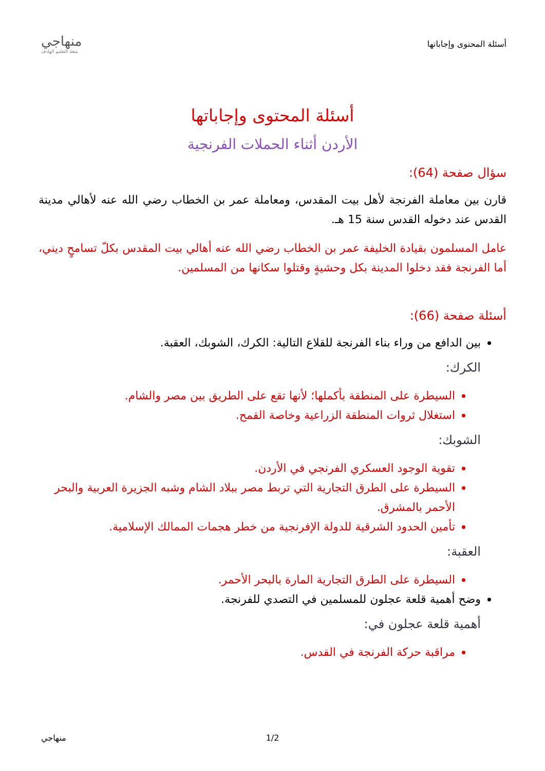أسئلة المحتوى وإجاباتها
منهاجي
متعة التعليم الهادف
أسئلة المحتوى وإجاباتها
الأردن أثناء الحملات الفرنجية
سؤال صفحة (64):
قارن بين معاملة الفرنجة لأهل بيت المقدس، ومعاملة عمر بن الخطاب رضي الله عنه لأهالي مدينة القدس عند دخوله القدس سنة 15 هـ.
عامل المسلمون بقيادة الخليفة عمر بن الخطاب رضي الله عنه أهالي بيت المقدس بكلّ تسامحٍ ديني، أما الفرنجة فقد دخلوا المدينة بكل وحشيةٍ وقتلوا سكانها من المسلمين.
أسئلة صفحة (66):
بين الدافع من وراء بناء الفرنجة للقلاع التالية: الكرك، الشوبك، العقبة.
الكرك:
السيطرة على المنطقة بأكملها؛ لأنها تقع على الطريق بين مصر والشام.
استغلال ثروات المنطقة الزراعية وخاصة القمح.
الشوبك:
تقوية الوجود العسكري الفرنجي في الأردن.
السيطرة على الطرق التجارية التي تربط مصر ببلاد الشام وشبه الجزيرة العربية والبحر الأحمر بالمشرق.
تأمين الحدود الشرقية للدولة الإفرنجية من خطر هجمات الممالك الإسلامية.
العقبة:
السيطرة على الطرق التجارية المارة بالبحر الأحمر.
وضح أهمية قلعة عجلون للمسلمين في التصدي للفرنجة.
أهمية قلعة عجلون في:
مراقبة حركة الفرنجة في القدس.
1/2 منهاجي